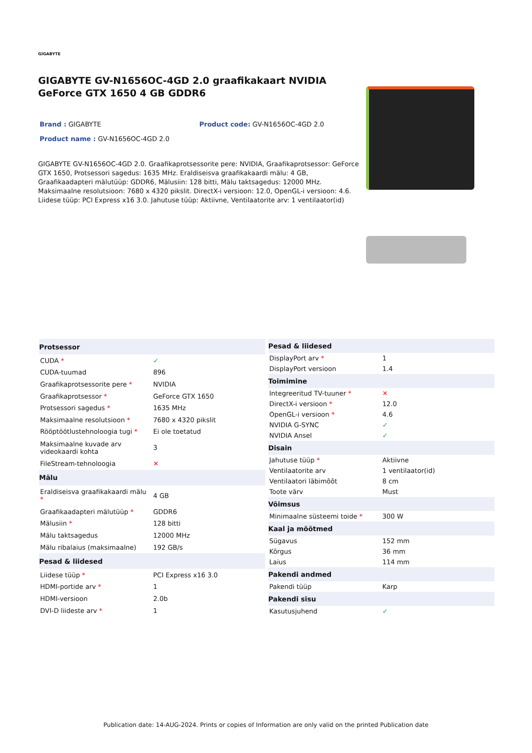GIGABYTE
GIGABYTE GV-N1656OC-4GD 2.0 graafikakaart NVIDIA GeForce GTX 1650 4 GB GDDR6
Brand : GIGABYTE Product code: GV-N1656OC-4GD 2.0
Product name : GV-N1656OC-4GD 2.0
GIGABYTE GV-N1656OC-4GD 2.0. Graafikaprotsessorite pere: NVIDIA, Graafikaprotsessor: GeForce GTX 1650, Protsessori sagedus: 1635 MHz. Eraldiseisva graafikakaardi mälu: 4 GB, Graafikaadapteri mälutüüp: GDDR6, Mälusiin: 128 bitti, Mälu taktsagedus: 12000 MHz. Maksimaalne resolutsioon: 7680 x 4320 pikslit. DirectX-i versioon: 12.0, OpenGL-i versioon: 4.6. Liidese tüüp: PCI Express x16 3.0. Jahutuse tüüp: Aktiivne, Ventilaatorite arv: 1 ventilaator(id)
| Protsessor | |
| --- | --- |
| CUDA * | ✓ |
| CUDA-tuumad | 896 |
| Graafikaprotsessorite pere * | NVIDIA |
| Graafikaprotsessor * | GeForce GTX 1650 |
| Protsessori sagedus * | 1635 MHz |
| Maksimaalne resolutsioon * | 7680 x 4320 pikslit |
| Rööptöötlustehnoloogia tugi * | Ei ole toetatud |
| Maksimaalne kuvade arv videokaardi kohta | 3 |
| FileStream-tehnoloogia | ✕ |
| Mälu | |
| Eraldiseisva graafikakaardi mälu * | 4 GB |
| Graafikaadapteri mälutüüp * | GDDR6 |
| Mälusiin * | 128 bitti |
| Mälu taktsagedus | 12000 MHz |
| Mälu ribalaius (maksimaalne) | 192 GB/s |
| Pesad & liidesed | |
| Liidese tüüp * | PCI Express x16 3.0 |
| HDMI-portide arv * | 1 |
| HDMI-versioon | 2.0b |
| DVI-D liideste arv * | 1 |
| Pesad & liidesed | |
| --- | --- |
| DisplayPort arv * | 1 |
| DisplayPort versioon | 1.4 |
| Toimimine | |
| Integreeritud TV-tuuner * | ✕ |
| DirectX-i versioon * | 12.0 |
| OpenGL-i versioon * | 4.6 |
| NVIDIA G-SYNC | ✓ |
| NVIDIA Ansel | ✓ |
| Disain | |
| Jahutuse tüüp * | Aktiivne |
| Ventilaatorite arv | 1 ventilaator(id) |
| Ventilaatori läbimõõt | 8 cm |
| Toote värv | Must |
| Võimsus | |
| Minimaalne süsteemi toide * | 300 W |
| Kaal ja mõõtmed | |
| Sügavus | 152 mm |
| Kõrgus | 36 mm |
| Laius | 114 mm |
| Pakendi andmed | |
| Pakendi tüüp | Karp |
| Pakendi sisu | |
| Kasutusjuhend | ✓ |
Publication date: 14-AUG-2024. Prints or copies of Information are only valid on the printed Publication date